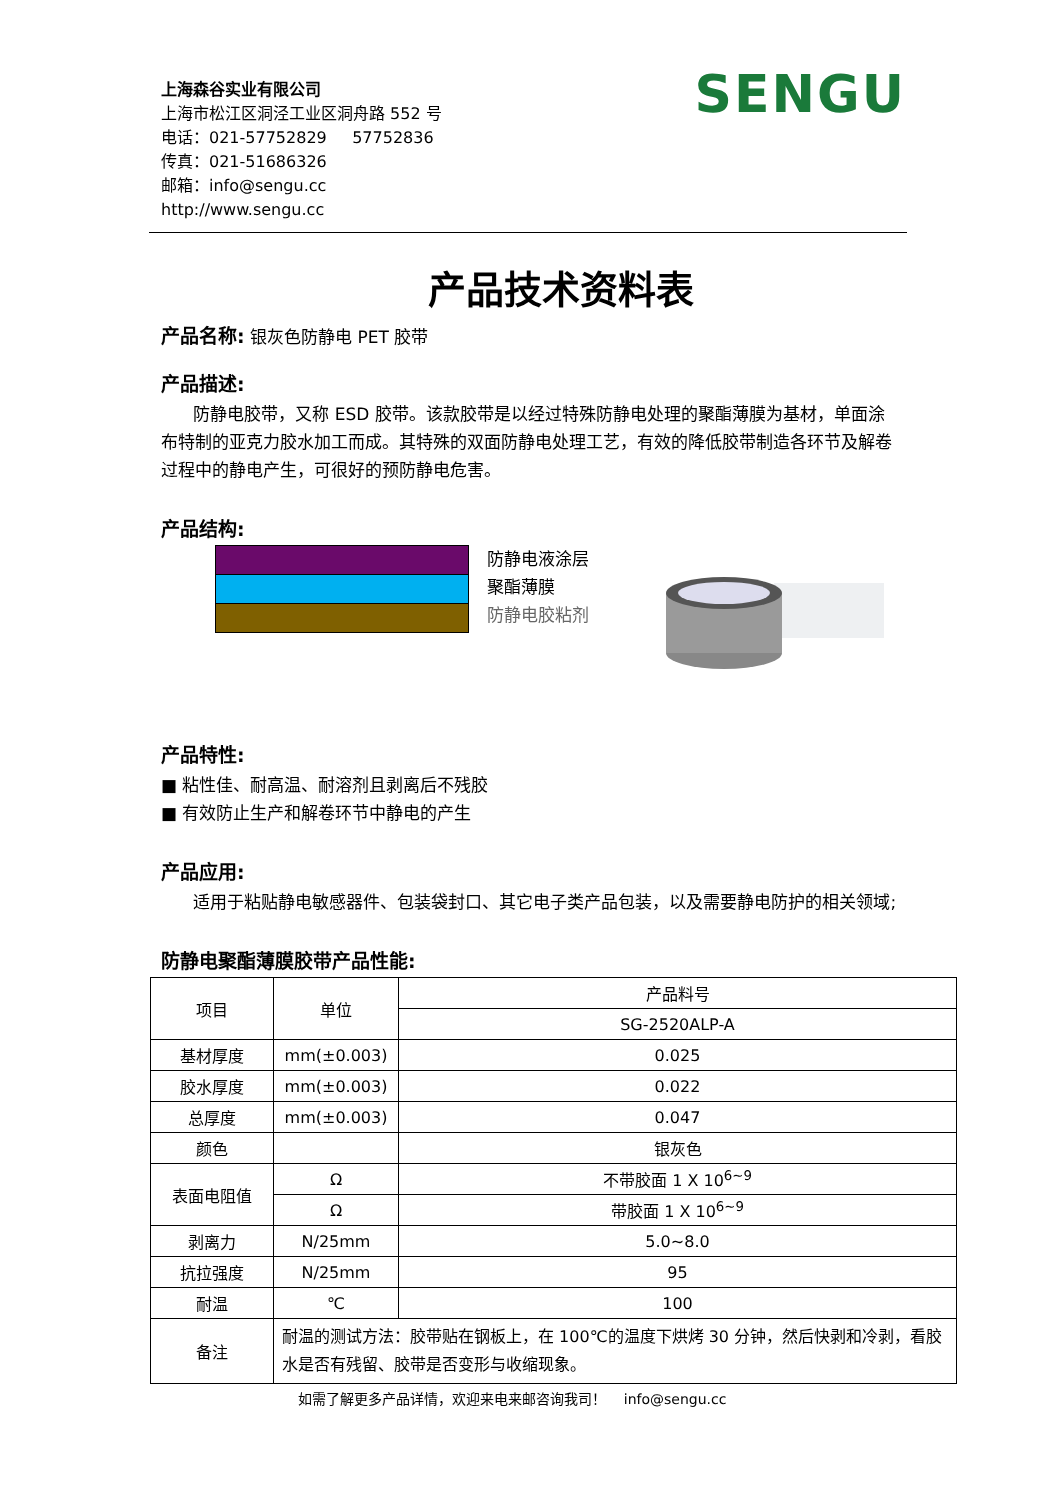上海森谷实业有限公司
上海市松江区洞泾工业区洞舟路 552 号
电话：021-57752829 57752836
传真：021-51686326
邮箱：info@sengu.cc
http://www.sengu.cc
SENGU
产品技术资料表
产品名称: 银灰色防静电 PET 胶带
产品描述:
防静电胶带，又称 ESD 胶带。该款胶带是以经过特殊防静电处理的聚酯薄膜为基材，单面涂布特制的亚克力胶水加工而成。其特殊的双面防静电处理工艺，有效的降低胶带制造各环节及解卷过程中的静电产生，可很好的预防静电危害。
产品结构:
防静电液涂层
聚酯薄膜
防静电胶粘剂
产品特性:
■ 粘性佳、耐高温、耐溶剂且剥离后不残胶
■ 有效防止生产和解卷环节中静电的产生
产品应用:
适用于粘贴静电敏感器件、包装袋封口、其它电子类产品包装，以及需要静电防护的相关领域;
防静电聚酯薄膜胶带产品性能:
| 项目 | 单位 | 产品料号 |
| --- | --- | --- |
| | | SG-2520ALP-A |
| 基材厚度 | mm(±0.003) | 0.025 |
| 胶水厚度 | mm(±0.003) | 0.022 |
| 总厚度 | mm(±0.003) | 0.047 |
| 颜色 | | 银灰色 |
| 表面电阻值 | Ω | 不带胶面 1 X 10<sup>6~9</sup> |
| | Ω | 带胶面 1 X 10<sup>6~9</sup> |
| 剥离力 | N/25mm | 5.0~8.0 |
| 抗拉强度 | N/25mm | 95 |
| 耐温 | ℃ | 100 |
| 备注 | 耐温的测试方法：胶带贴在钢板上，在 100℃的温度下烘烤 30 分钟，然后快剥和冷剥，看胶水是否有残留、胶带是否变形与收缩现象。 | |
如需了解更多产品详情，欢迎来电来邮咨询我司！ info@sengu.cc